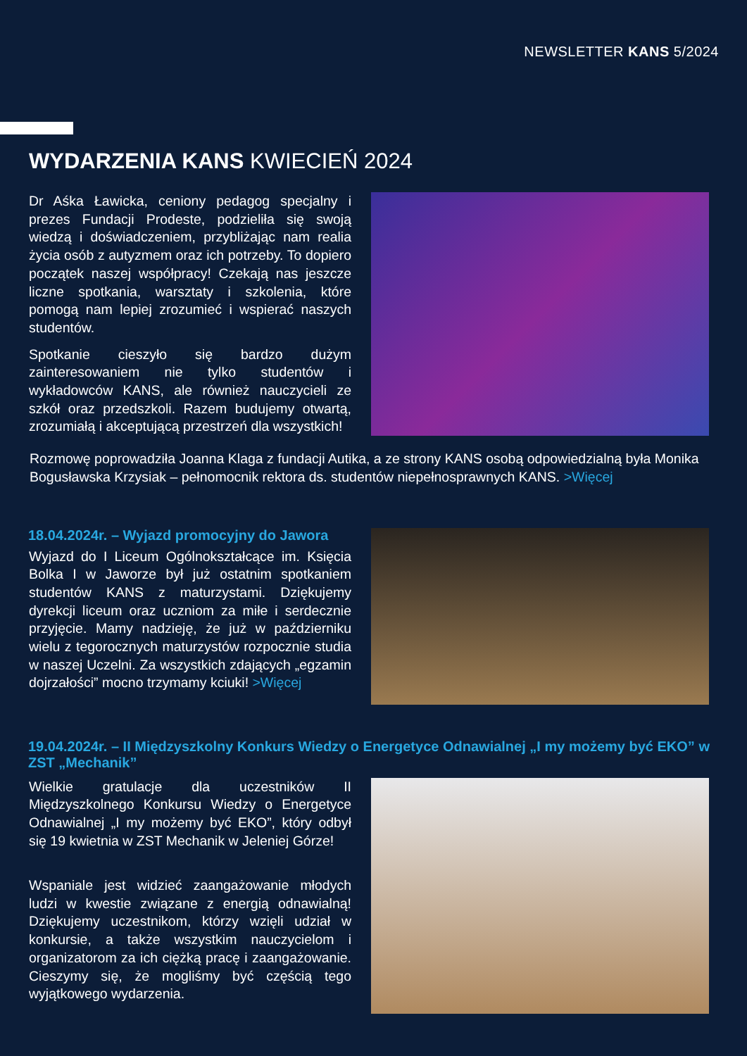NEWSLETTER KANS 5/2024
WYDARZENIA KANS KWIECIEŃ 2024
Dr Aśka Ławicka, ceniony pedagog specjalny i prezes Fundacji Prodeste, podzieliła się swoją wiedzą i doświadczeniem, przybliżając nam realia życia osób z autyzmem oraz ich potrzeby. To dopiero początek naszej współpracy! Czekają nas jeszcze liczne spotkania, warsztaty i szkolenia, które pomogą nam lepiej zrozumieć i wspierać naszych studentów.
Spotkanie cieszyło się bardzo dużym zainteresowaniem nie tylko studentów i wykładowców KANS, ale również nauczycieli ze szkół oraz przedszkoli. Razem budujemy otwartą, zrozumiałą i akceptującą przestrzeń dla wszystkich!
Rozmowę poprowadziła Joanna Klaga z fundacji Autika, a ze strony KANS osobą odpowiedzialną była Monika Bogusławska Krzysiak – pełnomocnik rektora ds. studentów niepełnosprawnych KANS. >Więcej
18.04.2024r. – Wyjazd promocyjny do Jawora
Wyjazd do I Liceum Ogólnokształcące im. Księcia Bolka I w Jaworze był już ostatnim spotkaniem studentów KANS z maturzystami. Dziękujemy dyrekcji liceum oraz uczniom za miłe i serdecznie przyjęcie. Mamy nadzieję, że już w październiku wielu z tegorocznych maturzystów rozpocznie studia w naszej Uczelni. Za wszystkich zdających „egzamin dojrzałości” mocno trzymamy kciuki! >Więcej
19.04.2024r. – II Międzyszkolny Konkurs Wiedzy o Energetyce Odnawialnej „I my możemy być EKO” w ZST „Mechanik”
Wielkie gratulacje dla uczestników II Międzyszkolnego Konkursu Wiedzy o Energetyce Odnawialnej „I my możemy być EKO”, który odbył się 19 kwietnia w ZST Mechanik w Jeleniej Górze!
Wspaniale jest widzieć zaangażowanie młodych ludzi w kwestie związane z energią odnawialną! Dziękujemy uczestnikom, którzy wzięli udział w konkursie, a także wszystkim nauczycielom i organizatorom za ich ciężką pracę i zaangażowanie. Cieszymy się, że mogliśmy być częścią tego wyjątkowego wydarzenia.